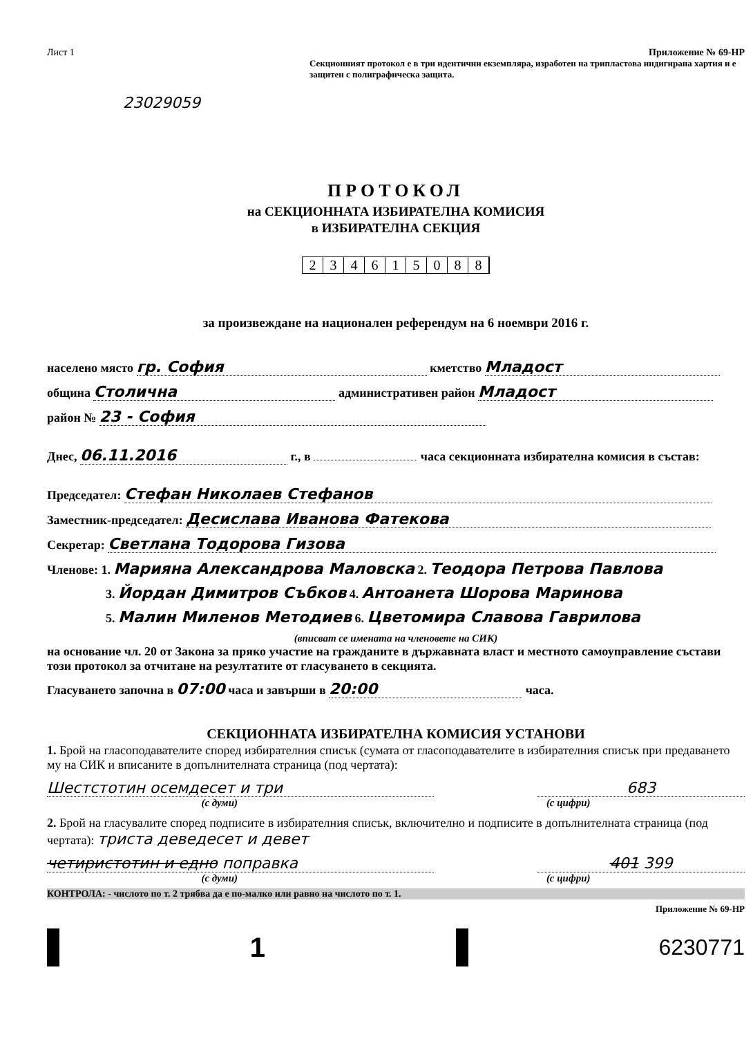Лист 1 Приложение № 69-НР
Секционният протокол е в три идентични екземпляра, изработен на трипластова индигирана хартия и е защитен с полиграфическа защита.
23029059
ПРОТОКОЛ
на СЕКЦИОННАТА ИЗБИРАТЕЛНА КОМИСИЯ
в ИЗБИРАТЕЛНА СЕКЦИЯ
234615088
за произвеждане на национален референдум на 6 ноември 2016 г.
населено място гр. София кметство Младост
община Столична административен район Младост
район № 23 - София
Днес, 06.11.2016 г., в часа секционната избирателна комисия в състав:
Председател: Стефан Николаев Стефанов
Заместник-председател: Десислава Иванова Фатекова
Секретар: Светлана Тодорова Гизова
Членове: 1. Марияна Александрова Маловска 2. Теодора Петрова Павлова
3. Йордан Димитров Събков 4. Антоанета Шорова Маринова
5. Малин Миленов Методиев 6. Цветомира Славова Гаврилова
(вписват се имената на членовете на СИК)
на основание чл. 20 от Закона за пряко участие на гражданите в държавната власт и местното самоуправление състави този протокол за отчитане на резултатите от гласуването в секцията.
Гласуването започна в 07:00 часа и завърши в 20:00 часа.
СЕКЦИОННАТА ИЗБИРАТЕЛНА КОМИСИЯ УСТАНОВИ
1. Брой на гласоподавателите според избирателния списък (сумата от гласоподавателите в избирателния списък при предаването му на СИК и вписаните в допълнителната страница (под чертата):
Шестстотин осемдесет и три 683
(с думи) (с цифри)
2. Брой на гласувалите според подписите в избирателния списък, включително и подписите в допълнителната страница (под чертата): триста деведесет и девет
четиристотин и едно поправка 401 399
(с думи) (с цифри)
КОНТРОЛА: - числото по т. 2 трябва да е по-малко или равно на числото по т. 1.
Приложение № 69-НР
1
6230771